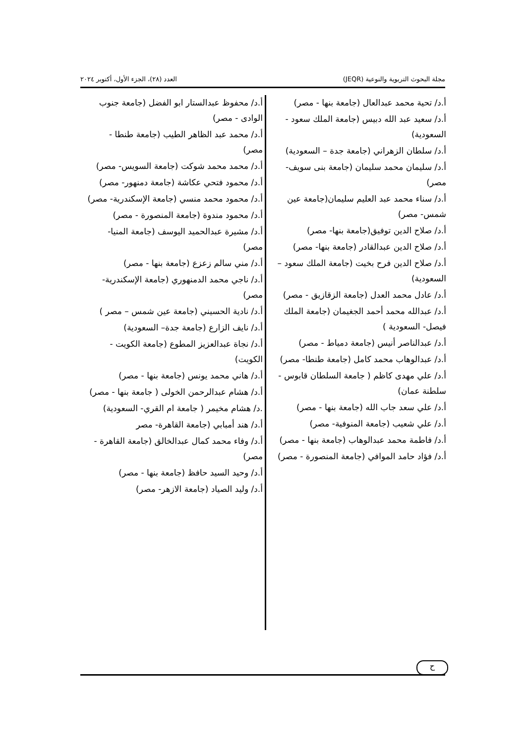مجلة البحوث التربوية والنوعية (JEQR) العدد (٢٨)، الجزء الأول، أكتوبر ٢٠٢٤
أ.د/ تحية محمد عبدالعال (جامعة بنها - مصر)
أ.د/ سعيد عبد الله دبيس (جامعة الملك سعود - السعودية)
أ.د/ سلطان الزهراني (جامعة جدة – السعودية)
أ.د/ سليمان محمد سليمان (جامعة بنى سويف- مصر)
أ.د/ سناء محمد عبد العليم سليمان(جامعة عين شمس- مصر)
أ.د/ صلاح الدين توفيق(جامعة بنها- مصر)
أ.د/ صلاح الدين عبدالقادر (جامعة بنها- مصر)
أ.د/ صلاح الدين فرح بخيت (جامعة الملك سعود – السعودية)
أ.د/ عادل محمد العدل (جامعة الزقازيق - مصر)
أ.د/ عبدالله محمد أحمد الجغيمان (جامعة الملك فيصل- السعودية )
أ.د/ عبدالناصر أنيس (جامعة دمياط - مصر)
أ.د/ عبدالوهاب محمد كامل (جامعة طنطا- مصر)
أ.د/ علي مهدى كاظم ( جامعة السلطان قابوس - سلطنة عمان)
أ.د/ علي سعد جاب الله (جامعة بنها - مصر)
أ.د/ علي شعيب (جامعة المنوفية- مصر)
أ.د/ فاطمة محمد عبدالوهاب (جامعة بنها - مصر)
أ.د/ فؤاد حامد الموافي (جامعة المنصورة - مصر)
أ.د/ محفوظ عبدالستار ابو الفضل (جامعة جنوب الوادى - مصر)
أ.د/ محمد عبد الظاهر الطيب (جامعة طنطا - مصر)
أ.د/ محمد محمد شوكت (جامعة السويس- مصر)
أ.د/ محمود فتحي عكاشة (جامعة دمنهور- مصر)
أ.د/ محمود محمد منسي (جامعة الإسكندرية- مصر)
أ.د/ محمود مندوة (جامعة المنصورة - مصر)
أ.د/ مشيرة عبدالحميد اليوسف (جامعة المنيا- مصر)
أ.د/ مني سالم زعزع (جامعة بنها - مصر)
أ.د/ ناجي محمد الدمنهوري (جامعة الإسكندرية- مصر)
أ.د/ نادية الحسيني (جامعة عين شمس – مصر )
أ.د/ نايف الزارع (جامعة جدة– السعودية)
أ.د/ نجاة عبدالعزيز المطوع (جامعة الكويت - الكويت)
أ.د/ هاني محمد يونس (جامعة بنها - مصر)
أ.د/ هشام عبدالرحمن الخولى ( جامعة بنها - مصر)
.د/ هشام مخيمر ( جامعة ام القري- السعودية)
أ.د/ هند أمبابي (جامعة القاهرة- مصر
أ.د/ وفاء محمد كمال عبدالخالق (جامعة القاهرة - مصر)
أ.د/ وحيد السيد حافظ (جامعة بنها - مصر)
أ.د/ وليد الصياد (جامعة الازهر- مصر)
ح